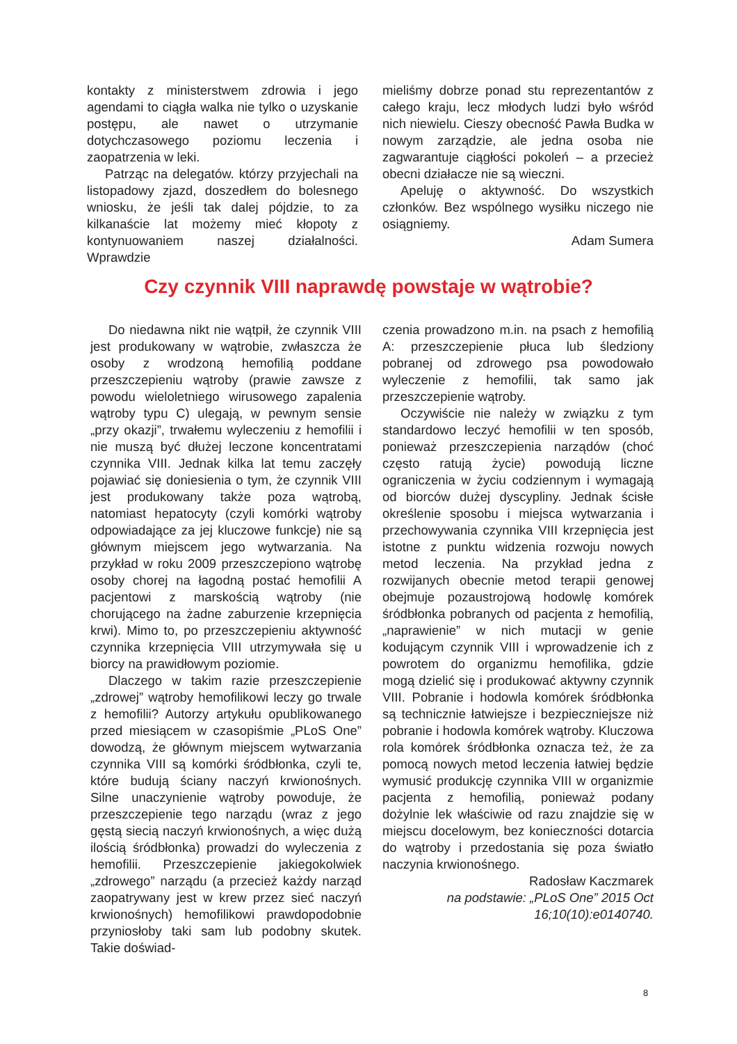kontakty z ministerstwem zdrowia i jego agendami to ciągła walka nie tylko o uzyskanie postępu, ale nawet o utrzymanie dotychczasowego poziomu leczenia i zaopatrzenia w leki.
Patrząc na delegatów. którzy przyjechali na listopadowy zjazd, doszedłem do bolesnego wniosku, że jeśli tak dalej pójdzie, to za kilkanaście lat możemy mieć kłopoty z kontynuowaniem naszej działalności. Wprawdzie
mieliśmy dobrze ponad stu reprezentantów z całego kraju, lecz młodych ludzi było wśród nich niewielu. Cieszy obecność Pawła Budka w nowym zarządzie, ale jedna osoba nie zagwarantuje ciągłości pokoleń – a przecież obecni działacze nie są wieczni.
Apeluję o aktywność. Do wszystkich członków. Bez wspólnego wysiłku niczego nie osiągniemy.
Adam Sumera
Czy czynnik VIII naprawdę powstaje w wątrobie?
Do niedawna nikt nie wątpił, że czynnik VIII jest produkowany w wątrobie, zwłaszcza że osoby z wrodzoną hemofilią poddane przeszczepieniu wątroby (prawie zawsze z powodu wieloletniego wirusowego zapalenia wątroby typu C) ulegają, w pewnym sensie „przy okazji”, trwałemu wyleczeniu z hemofilii i nie muszą być dłużej leczone koncentratami czynnika VIII. Jednak kilka lat temu zaczęły pojawiać się doniesienia o tym, że czynnik VIII jest produkowany także poza wątrobą, natomiast hepatocyty (czyli komórki wątroby odpowiadające za jej kluczowe funkcje) nie są głównym miejscem jego wytwarzania. Na przykład w roku 2009 przeszczepiono wątrobę osoby chorej na łagodną postać hemofilii A pacjentowi z marskością wątroby (nie chorującego na żadne zaburzenie krzepnięcia krwi). Mimo to, po przeszczepieniu aktywność czynnika krzepnięcia VIII utrzymywała się u biorcy na prawidłowym poziomie.
Dlaczego w takim razie przeszczepienie „zdrowej” wątroby hemofilikowi leczy go trwale z hemofilii? Autorzy artykułu opublikowanego przed miesiącem w czasopiśmie „PLoS One” dowodzą, że głównym miejscem wytwarzania czynnika VIII są komórki śródbłonka, czyli te, które budują ściany naczyń krwionośnych. Silne unaczynienie wątroby powoduje, że przeszczepienie tego narządu (wraz z jego gęstą siecią naczyń krwionośnych, a więc dużą ilością śródbłonka) prowadzi do wyleczenia z hemofilii. Przeszczepienie jakiegokolwiek „zdrowego” narządu (a przecież każdy narząd zaopatrywany jest w krew przez sieć naczyń krwionośnych) hemofilikowi prawdopodobnie przyniosłoby taki sam lub podobny skutek. Takie doświad-
czenia prowadzono m.in. na psach z hemofilią A: przeszczepienie płuca lub śledziony pobranej od zdrowego psa powodowało wyleczenie z hemofilii, tak samo jak przeszczepienie wątroby.
Oczywiście nie należy w związku z tym standardowo leczyć hemofilii w ten sposób, ponieważ przeszczepienia narządów (choć często ratują życie) powodują liczne ograniczenia w życiu codziennym i wymagają od biorców dużej dyscypliny. Jednak ścisłe określenie sposobu i miejsca wytwarzania i przechowywania czynnika VIII krzepnięcia jest istotne z punktu widzenia rozwoju nowych metod leczenia. Na przykład jedna z rozwijanych obecnie metod terapii genowej obejmuje pozaustrojową hodowlę komórek śródbłonka pobranych od pacjenta z hemofilią, „naprawienie” w nich mutacji w genie kodującym czynnik VIII i wprowadzenie ich z powrotem do organizmu hemofilika, gdzie mogą dzielić się i produkować aktywny czynnik VIII. Pobranie i hodowla komórek śródbłonka są technicznie łatwiejsze i bezpieczniejsze niż pobranie i hodowla komórek wątroby. Kluczowa rola komórek śródbłonka oznacza też, że za pomocą nowych metod leczenia łatwiej będzie wymusić produkcję czynnika VIII w organizmie pacjenta z hemofilią, ponieważ podany dożylnie lek właściwie od razu znajdzie się w miejscu docelowym, bez konieczności dotarcia do wątroby i przedostania się poza światło naczynia krwionośnego.
Radosław Kaczmarek
na podstawie: „PLoS One” 2015 Oct 16;10(10):e0140740.
8